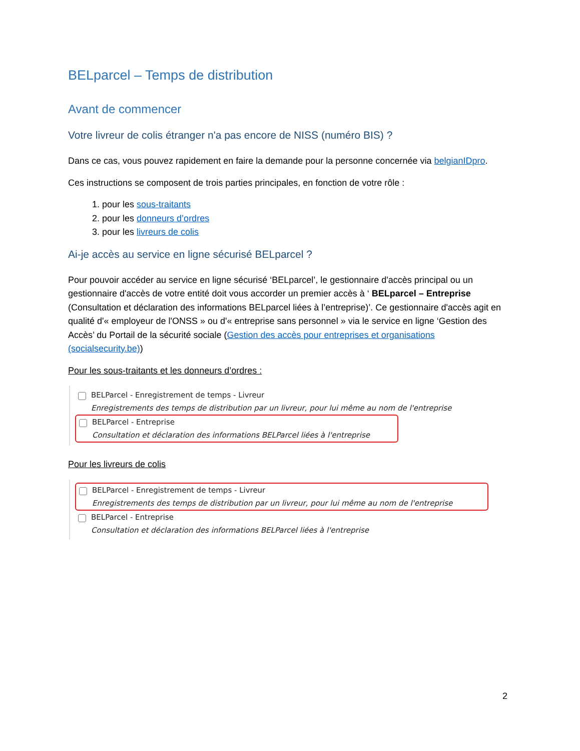BELparcel – Temps de distribution
Avant de commencer
Votre livreur de colis étranger n'a pas encore de NISS (numéro BIS) ?
Dans ce cas, vous pouvez rapidement en faire la demande pour la personne concernée via belgianIDpro.
Ces instructions se composent de trois parties principales, en fonction de votre rôle :
1. pour les sous-traitants
2. pour les donneurs d’ordres
3. pour les livreurs de colis
Ai-je accès au service en ligne sécurisé BELparcel ?
Pour pouvoir accéder au service en ligne sécurisé ‘BELparcel’, le gestionnaire d'accès principal ou un gestionnaire d'accès de votre entité doit vous accorder un premier accès à ‘ BELparcel – Entreprise (Consultation et déclaration des informations BELparcel liées à l’entreprise)’. Ce gestionnaire d'accès agit en qualité d'« employeur de l'ONSS » ou d'« entreprise sans personnel » via le service en ligne ‘Gestion des Accès’ du Portail de la sécurité sociale (Gestion des accès pour entreprises et organisations (socialsecurity.be))
Pour les sous-traitants et les donneurs d’ordres :
BELParcel - Enregistrement de temps - Livreur
Enregistrements des temps de distribution par un livreur, pour lui même au nom de l'entreprise
BELParcel - Entreprise
Consultation et déclaration des informations BELParcel liées à l'entreprise
Pour les livreurs de colis
BELParcel - Enregistrement de temps - Livreur
Enregistrements des temps de distribution par un livreur, pour lui même au nom de l'entreprise
BELParcel - Entreprise
Consultation et déclaration des informations BELParcel liées à l'entreprise
2